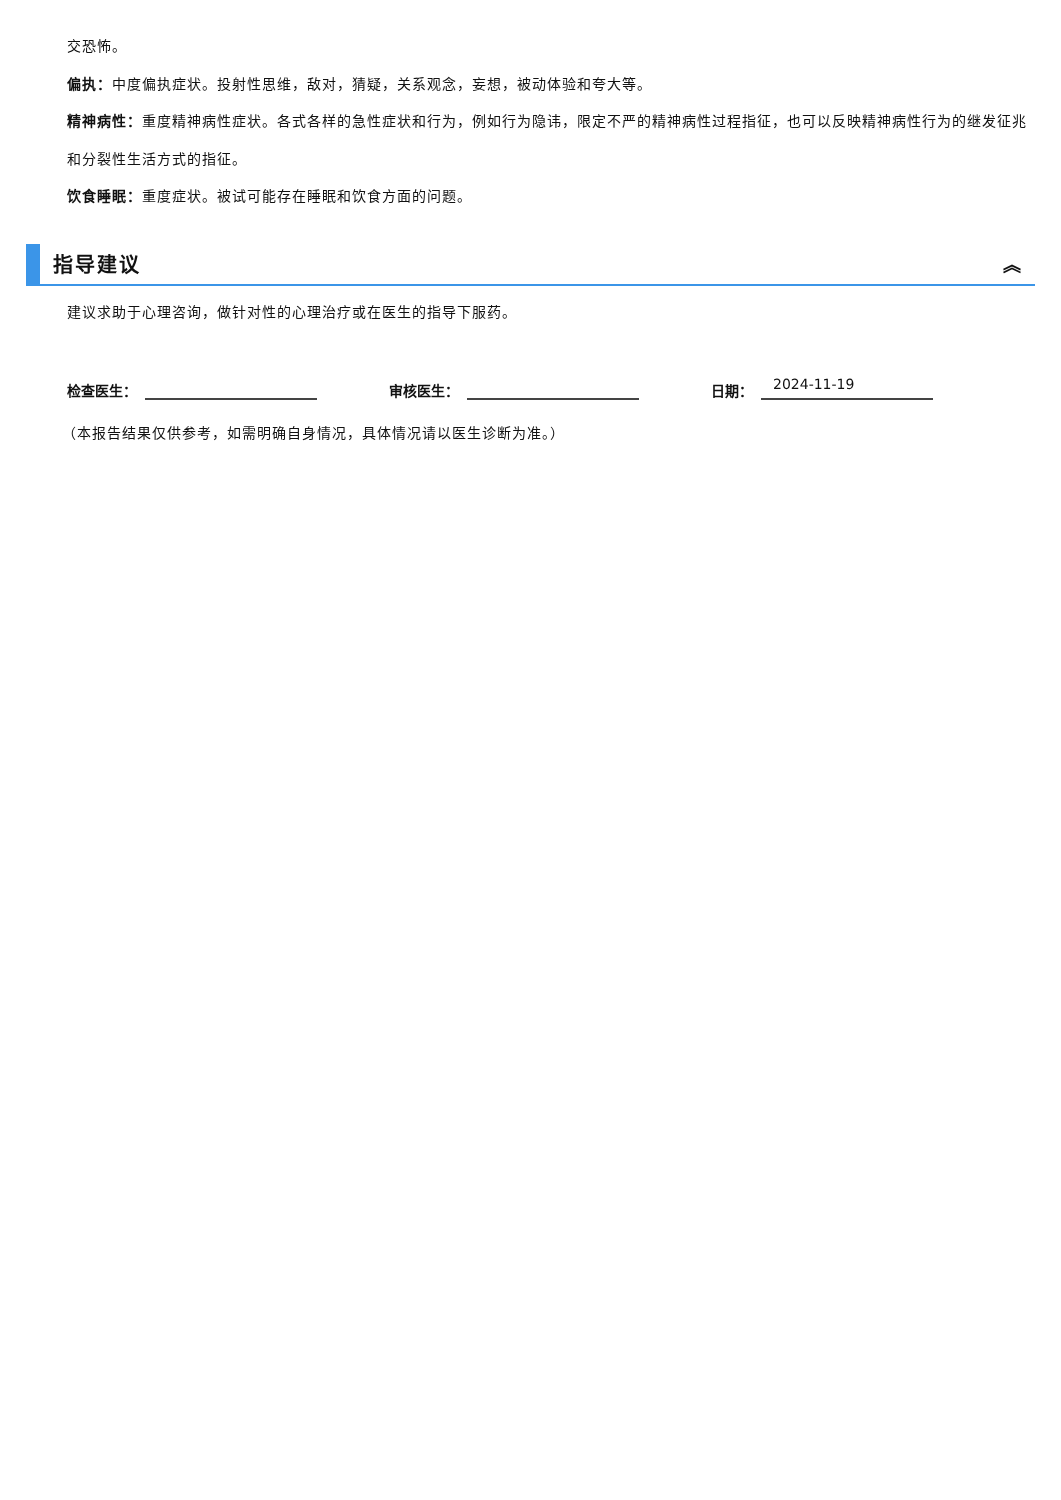交恐怖。
偏执：中度偏执症状。投射性思维，敌对，猜疑，关系观念，妄想，被动体验和夸大等。
精神病性：重度精神病性症状。各式各样的急性症状和行为，例如行为隐讳，限定不严的精神病性过程指征，也可以反映精神病性行为的继发征兆和分裂性生活方式的指征。
饮食睡眠：重度症状。被试可能存在睡眠和饮食方面的问题。
指导建议
︽
建议求助于心理咨询，做针对性的心理治疗或在医生的指导下服药。
检查医生：
审核医生：
日期： 2024-11-19
（本报告结果仅供参考，如需明确自身情况，具体情况请以医生诊断为准。）